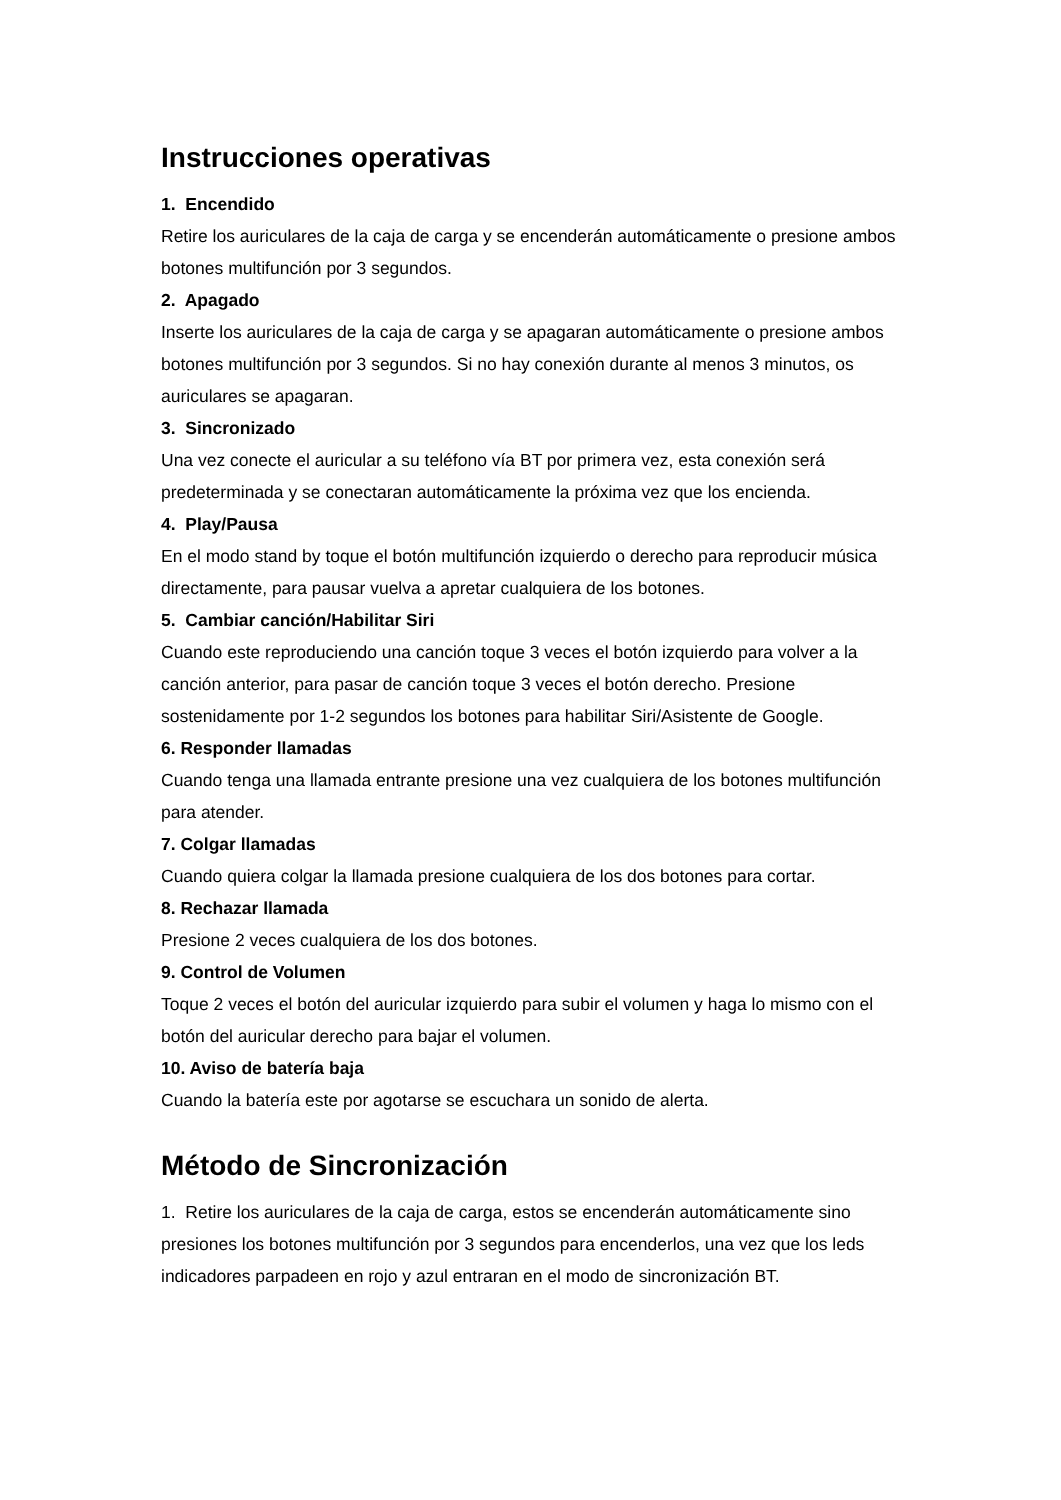Instrucciones operativas
1. Encendido
Retire los auriculares de la caja de carga y se encenderán automáticamente o presione ambos botones multifunción por 3 segundos.
2. Apagado
Inserte los auriculares de la caja de carga y se apagaran automáticamente o presione ambos botones multifunción por 3 segundos. Si no hay conexión durante al menos 3 minutos, os auriculares se apagaran.
3. Sincronizado
Una vez conecte el auricular a su teléfono vía BT por primera vez, esta conexión será predeterminada y se conectaran automáticamente la próxima vez que los encienda.
4. Play/Pausa
En el modo stand by toque el botón multifunción izquierdo o derecho para reproducir música directamente, para pausar vuelva a apretar cualquiera de los botones.
5. Cambiar canción/Habilitar Siri
Cuando este reproduciendo una canción toque 3 veces el botón izquierdo para volver a la canción anterior, para pasar de canción toque 3 veces el botón derecho. Presione sostenidamente por 1-2 segundos los botones para habilitar Siri/Asistente de Google.
6. Responder llamadas
Cuando tenga una llamada entrante presione una vez cualquiera de los botones multifunción para atender.
7. Colgar llamadas
Cuando quiera colgar la llamada presione cualquiera de los dos botones para cortar.
8. Rechazar llamada
Presione 2 veces cualquiera de los dos botones.
9. Control de Volumen
Toque 2 veces el botón del auricular izquierdo para subir el volumen y haga lo mismo con el botón del auricular derecho para bajar el volumen.
10. Aviso de batería baja
Cuando la batería este por agotarse se escuchara un sonido de alerta.
Método de Sincronización
1. Retire los auriculares de la caja de carga, estos se encenderán automáticamente sino presiones los botones multifunción por 3 segundos para encenderlos, una vez que los leds indicadores parpadeen en rojo y azul entraran en el modo de sincronización BT.